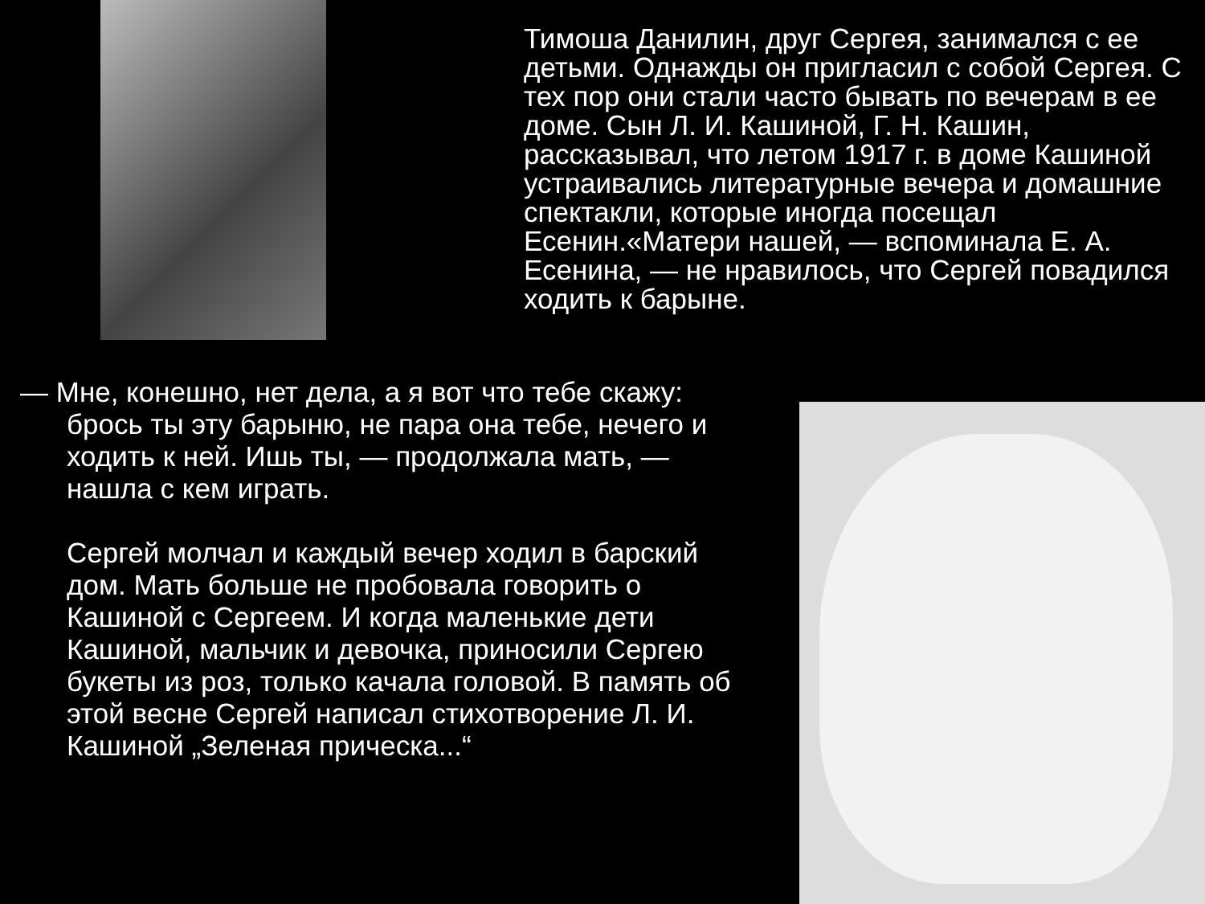Тимоша Данилин, друг Сергея, занимался с ее детьми. Однажды он пригласил с собой Сергея. С тех пор они стали часто бывать по вечерам в ее доме. Сын Л. И. Кашиной, Г. Н. Кашин, рассказывал, что летом 1917 г. в доме Кашиной устраивались литературные вечера и домашние спектакли, которые иногда посещал Есенин.«Матери нашей, — вспоминала Е. А. Есенина, — не нравилось, что Сергей повадился ходить к барыне.
— Мне, конешно, нет дела, а я вот что тебе скажу: брось ты эту барыню, не пара она тебе, нечего и ходить к ней. Ишь ты, — продолжала мать, — нашла с кем играть.
Сергей молчал и каждый вечер ходил в барский дом. Мать больше не пробовала говорить о Кашиной с Сергеем. И когда маленькие дети Кашиной, мальчик и девочка, приносили Сергею букеты из роз, только качала головой. В память об этой весне Сергей написал стихотворение Л. И. Кашиной „Зеленая прическа...“